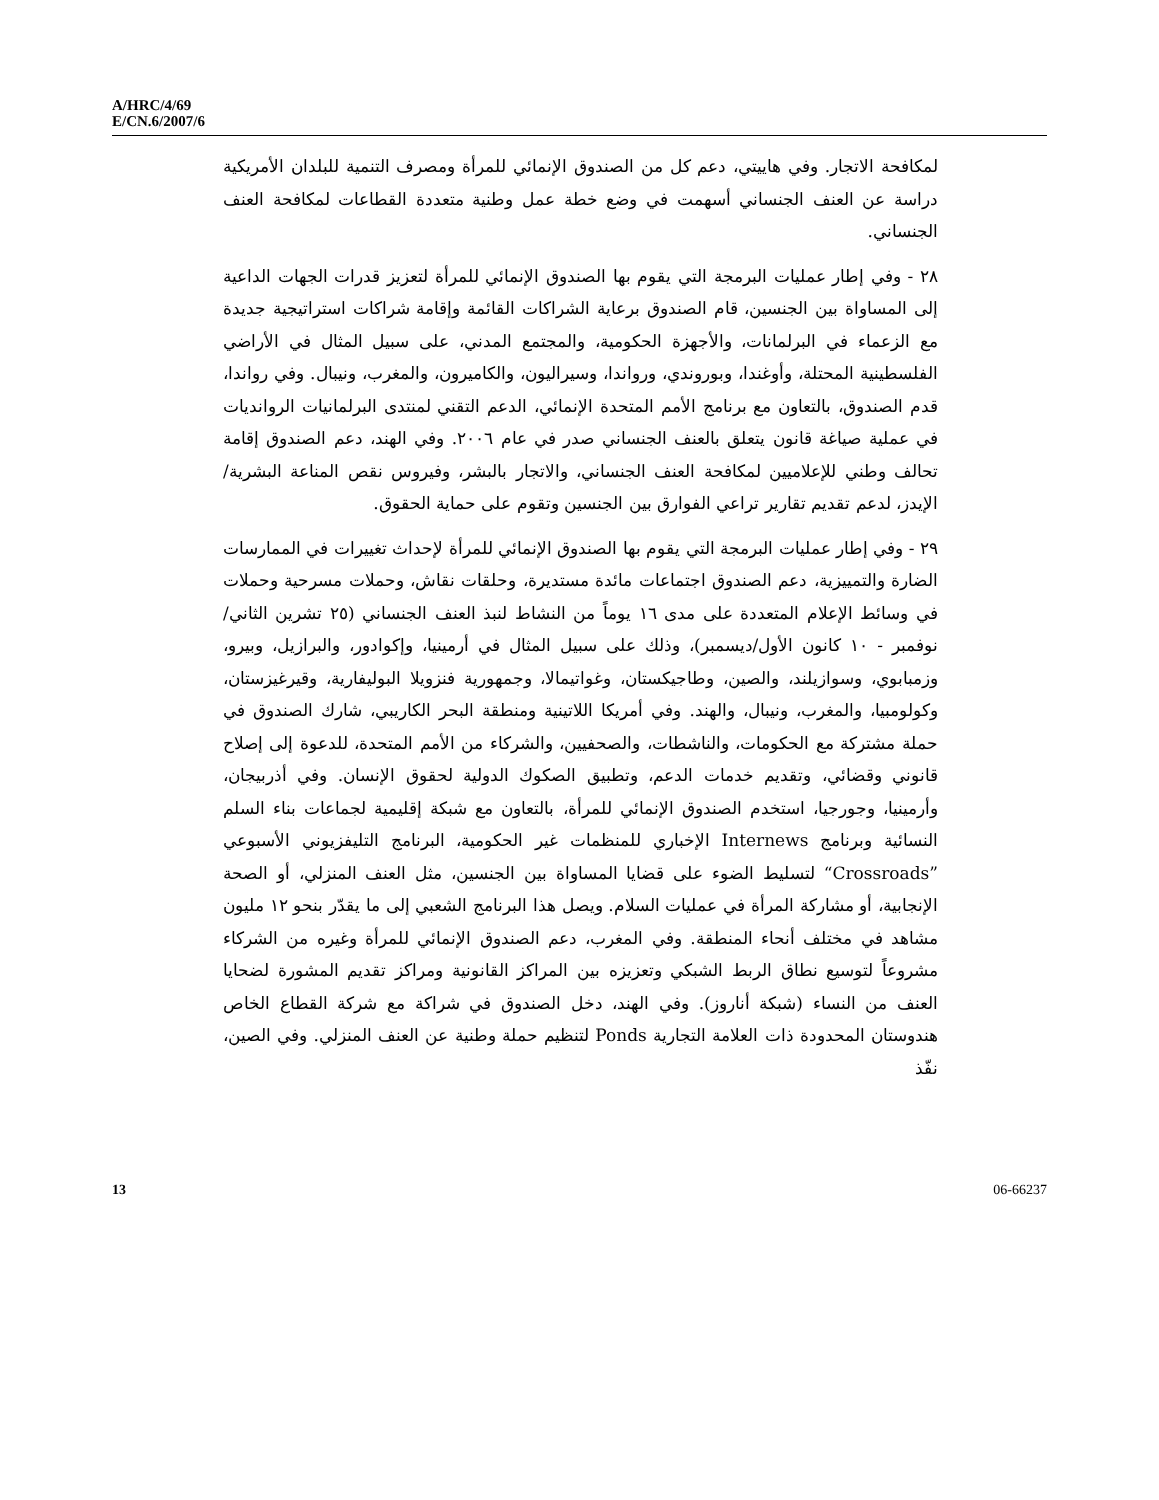A/HRC/4/69
E/CN.6/2007/6
لمكافحة الاتجار. وفي هاييتي، دعم كل من الصندوق الإنمائي للمرأة ومصرف التنمية للبلدان الأمريكية دراسة عن العنف الجنساني أسهمت في وضع خطة عمل وطنية متعددة القطاعات لمكافحة العنف الجنساني.
٢٨ - وفي إطار عمليات البرمجة التي يقوم بها الصندوق الإنمائي للمرأة لتعزيز قدرات الجهات الداعية إلى المساواة بين الجنسين، قام الصندوق برعاية الشراكات القائمة وإقامة شراكات استراتيجية جديدة مع الزعماء في البرلمانات، والأجهزة الحكومية، والمجتمع المدني، على سبيل المثال في الأراضي الفلسطينية المحتلة، وأوغندا، وبوروندي، ورواندا، وسيراليون، والكاميرون، والمغرب، ونيبال. وفي رواندا، قدم الصندوق، بالتعاون مع برنامج الأمم المتحدة الإنمائي، الدعم التقني لمنتدى البرلمانيات الرواندیات في عملية صياغة قانون يتعلق بالعنف الجنساني صدر في عام ٢٠٠٦. وفي الهند، دعم الصندوق إقامة تحالف وطني للإعلاميين لمكافحة العنف الجنساني، والاتجار بالبشر، وفيروس نقص المناعة البشرية/الإيدز، لدعم تقديم تقارير تراعي الفوارق بين الجنسين وتقوم على حماية الحقوق.
٢٩ - وفي إطار عمليات البرمجة التي يقوم بها الصندوق الإنمائي للمرأة لإحداث تغييرات في الممارسات الضارة والتمييزية، دعم الصندوق اجتماعات مائدة مستديرة، وحلقات نقاش، وحملات مسرحية وحملات في وسائط الإعلام المتعددة على مدى ١٦ يوماً من النشاط لنبذ العنف الجنساني (٢٥ تشرين الثاني/نوفمبر - ١٠ كانون الأول/ديسمبر)، وذلك على سبيل المثال في أرمينيا، وإكوادور، والبرازيل، وبيرو، وزمبابوي، وسوازيلند، والصين، وطاجيكستان، وغواتيمالا، وجمهورية فنزويلا البوليفارية، وقيرغيزستان، وكولومبيا، والمغرب، ونيبال، والهند. وفي أمريكا اللاتينية ومنطقة البحر الكاريبي، شارك الصندوق في حملة مشتركة مع الحكومات، والناشطات، والصحفيين، والشركاء من الأمم المتحدة، للدعوة إلى إصلاح قانوني وقضائي، وتقديم خدمات الدعم، وتطبيق الصكوك الدولية لحقوق الإنسان. وفي أذربيجان، وأرمينيا، وجورجيا، استخدم الصندوق الإنمائي للمرأة، بالتعاون مع شبكة إقليمية لجماعات بناء السلم النسائية وبرنامج Internews الإخباري للمنظمات غير الحكومية، البرنامج التليفزيوني الأسبوعي ”Crossroads“ لتسليط الضوء على قضايا المساواة بين الجنسين، مثل العنف المنزلي، أو الصحة الإنجابية، أو مشاركة المرأة في عمليات السلام. ويصل هذا البرنامج الشعبي إلى ما يقدّر بنحو ١٢ مليون مشاهد في مختلف أنحاء المنطقة. وفي المغرب، دعم الصندوق الإنمائي للمرأة وغيره من الشركاء مشروعاً لتوسيع نطاق الربط الشبكي وتعزيزه بين المراكز القانونية ومراكز تقديم المشورة لضحايا العنف من النساء (شبكة أناروز). وفي الهند، دخل الصندوق في شراكة مع شركة القطاع الخاص هندوستان المحدودة ذات العلامة التجارية Ponds لتنظيم حملة وطنية عن العنف المنزلي. وفي الصين، نفّذ
13 06-66237